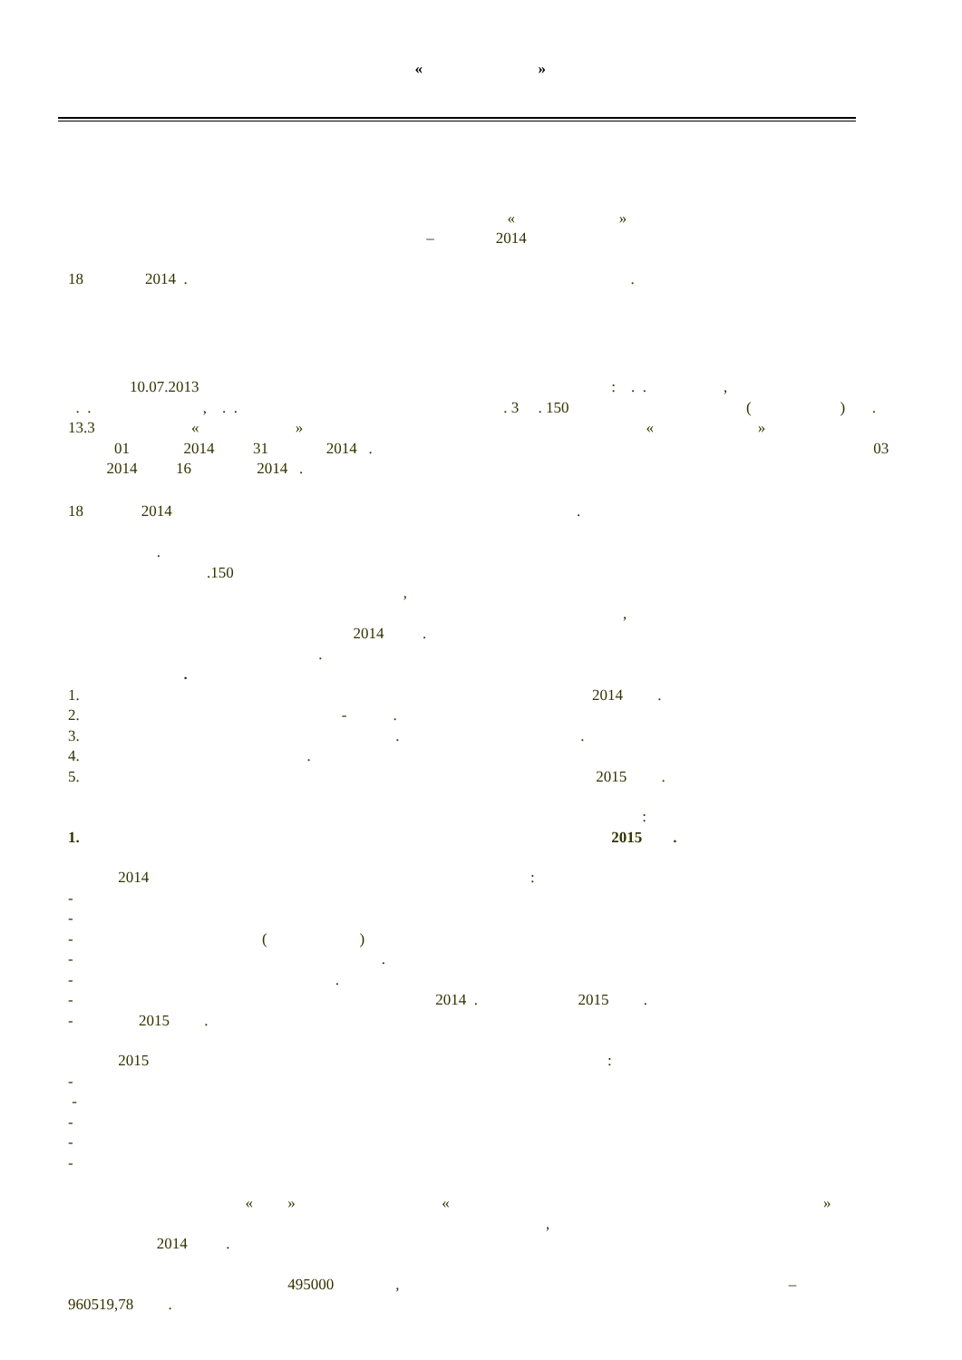« »
« »
– 2014
18 2014 . .
10.07.2013 : . . ,
. . , . . . 3 . 150 ( ) .
13.3 « » « »
01 2014 31 2014 . 03
2014 16 2014 .
18 2014 .
.
.150
,
,
2014 .
.
.
1. 2014 .
2. - .
3. . .
4. .
5. 2015 .
:
1. 2015 .
2014 :
-
-
- ( )
- .
- .
- 2014 . 2015 .
- 2015 .
2015 :
-
-
-
-
-
« » « »
,
2014 .
495000 , –
960519,78 .